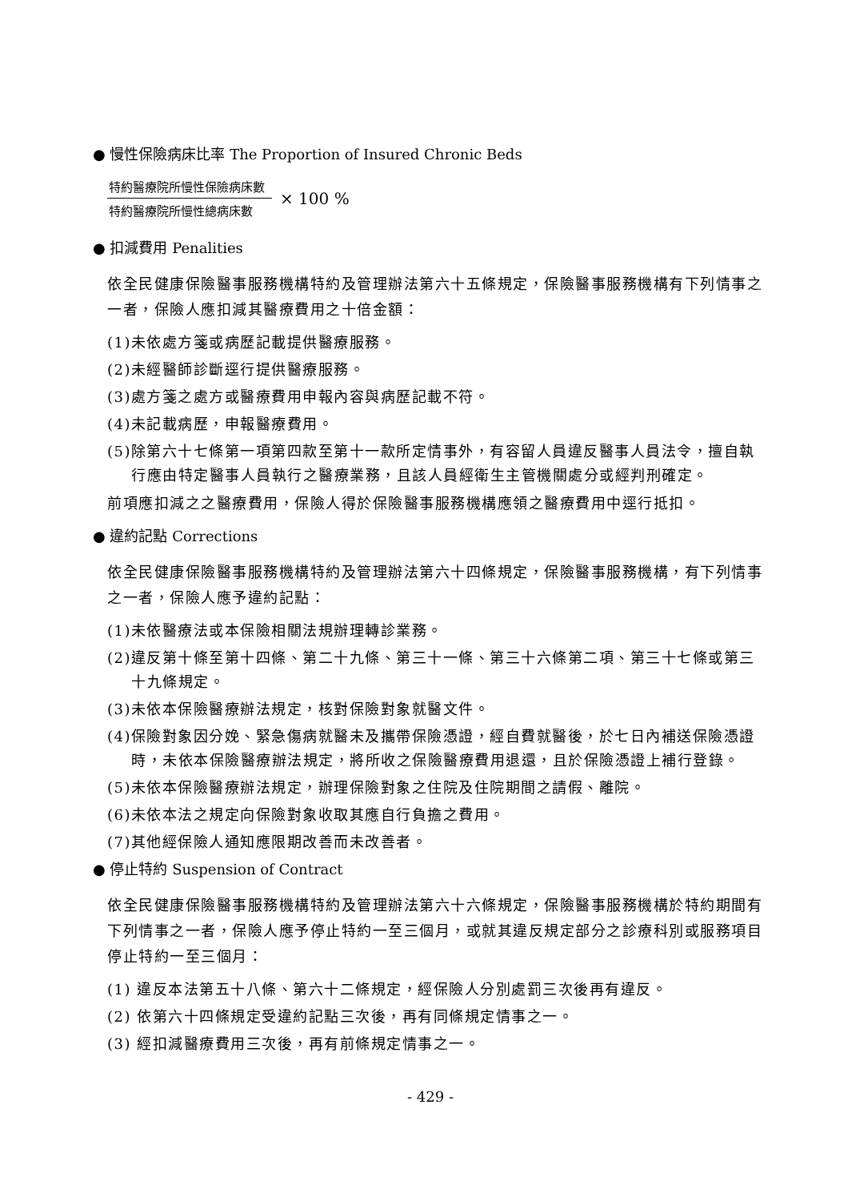● 慢性保險病床比率 The Proportion of Insured Chronic Beds
特約醫療院所慢性保險病床數
特約醫療院所慢性總病床數
× 100 %
● 扣減費用 Penalities
依全民健康保險醫事服務機構特約及管理辦法第六十五條規定，保險醫事服務機構有下列情事之一者，保險人應扣減其醫療費用之十倍金額：
(1)未依處方箋或病歷記載提供醫療服務。
(2)未經醫師診斷逕行提供醫療服務。
(3)處方箋之處方或醫療費用申報內容與病歷記載不符。
(4)未記載病歷，申報醫療費用。
(5)除第六十七條第一項第四款至第十一款所定情事外，有容留人員違反醫事人員法令，擅自執行應由特定醫事人員執行之醫療業務，且該人員經衛生主管機關處分或經判刑確定。
前項應扣減之之醫療費用，保險人得於保險醫事服務機構應領之醫療費用中逕行抵扣。
● 違約記點 Corrections
依全民健康保險醫事服務機構特約及管理辦法第六十四條規定，保險醫事服務機構，有下列情事之一者，保險人應予違約記點：
(1)未依醫療法或本保險相關法規辦理轉診業務。
(2)違反第十條至第十四條、第二十九條、第三十一條、第三十六條第二項、第三十七條或第三十九條規定。
(3)未依本保險醫療辦法規定，核對保險對象就醫文件。
(4)保險對象因分娩、緊急傷病就醫未及攜帶保險憑證，經自費就醫後，於七日內補送保險憑證時，未依本保險醫療辦法規定，將所收之保險醫療費用退還，且於保險憑證上補行登錄。
(5)未依本保險醫療辦法規定，辦理保險對象之住院及住院期間之請假、離院。
(6)未依本法之規定向保險對象收取其應自行負擔之費用。
(7)其他經保險人通知應限期改善而未改善者。
● 停止特約 Suspension of Contract
依全民健康保險醫事服務機構特約及管理辦法第六十六條規定，保險醫事服務機構於特約期間有下列情事之一者，保險人應予停止特約一至三個月，或就其違反規定部分之診療科別或服務項目停止特約一至三個月：
(1) 違反本法第五十八條、第六十二條規定，經保險人分別處罰三次後再有違反。
(2) 依第六十四條規定受違約記點三次後，再有同條規定情事之一。
(3) 經扣減醫療費用三次後，再有前條規定情事之一。
- 429 -